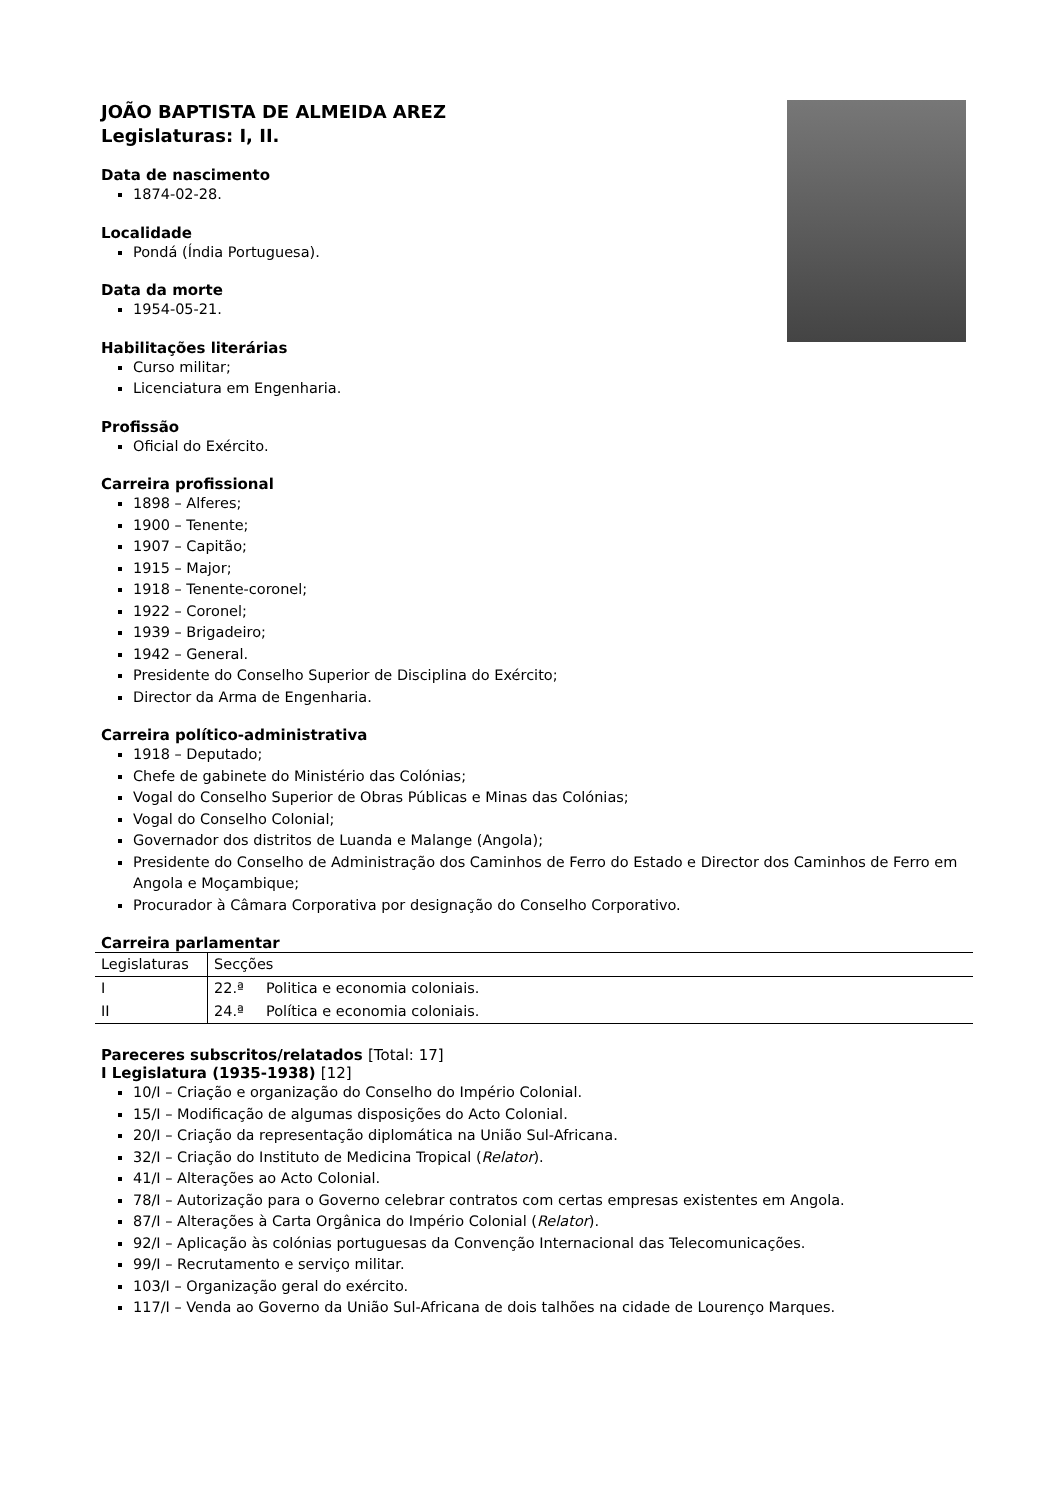JOÃO BAPTISTA DE ALMEIDA AREZ
Legislaturas: I, II.
Data de nascimento
1874-02-28.
Localidade
Pondá (Índia Portuguesa).
Data da morte
1954-05-21.
Habilitações literárias
Curso militar;
Licenciatura em Engenharia.
Profissão
Oficial do Exército.
Carreira profissional
1898 – Alferes;
1900 – Tenente;
1907 – Capitão;
1915 – Major;
1918 – Tenente-coronel;
1922 – Coronel;
1939 – Brigadeiro;
1942 – General.
Presidente do Conselho Superior de Disciplina do Exército;
Director da Arma de Engenharia.
Carreira político-administrativa
1918 – Deputado;
Chefe de gabinete do Ministério das Colónias;
Vogal do Conselho Superior de Obras Públicas e Minas das Colónias;
Vogal do Conselho Colonial;
Governador dos distritos de Luanda e Malange (Angola);
Presidente do Conselho de Administração dos Caminhos de Ferro do Estado e Director dos Caminhos de Ferro em Angola e Moçambique;
Procurador à Câmara Corporativa por designação do Conselho Corporativo.
Carreira parlamentar
| Legislaturas | Secções | |
| I | 22.ª | Politica e economia coloniais. |
| II | 24.ª | Política e economia coloniais. |
Pareceres subscritos/relatados [Total: 17]
I Legislatura (1935-1938) [12]
10/I – Criação e organização do Conselho do Império Colonial.
15/I – Modificação de algumas disposições do Acto Colonial.
20/I – Criação da representação diplomática na União Sul-Africana.
32/I – Criação do Instituto de Medicina Tropical (Relator).
41/I – Alterações ao Acto Colonial.
78/I – Autorização para o Governo celebrar contratos com certas empresas existentes em Angola.
87/I – Alterações à Carta Orgânica do Império Colonial (Relator).
92/I – Aplicação às colónias portuguesas da Convenção Internacional das Telecomunicações.
99/I – Recrutamento e serviço militar.
103/I – Organização geral do exército.
117/I – Venda ao Governo da União Sul-Africana de dois talhões na cidade de Lourenço Marques.